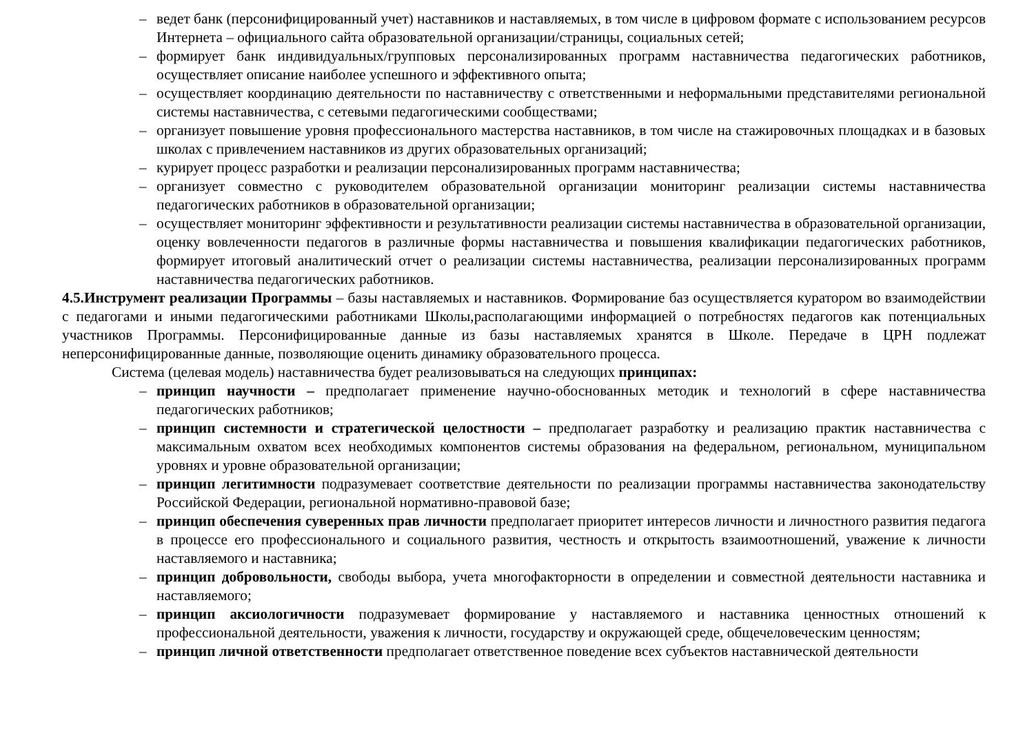– ведет банк (персонифицированный учет) наставников и наставляемых, в том числе в цифровом формате с использованием ресурсов Интернета – официального сайта образовательной организации/страницы, социальных сетей;
– формирует банк индивидуальных/групповых персонализированных программ наставничества педагогических работников, осуществляет описание наиболее успешного и эффективного опыта;
– осуществляет координацию деятельности по наставничеству с ответственными и неформальными представителями региональной системы наставничества, с сетевыми педагогическими сообществами;
– организует повышение уровня профессионального мастерства наставников, в том числе на стажировочных площадках и в базовых школах с привлечением наставников из других образовательных организаций;
– курирует процесс разработки и реализации персонализированных программ наставничества;
– организует совместно с руководителем образовательной организации мониторинг реализации системы наставничества педагогических работников в образовательной организации;
– осуществляет мониторинг эффективности и результативности реализации системы наставничества в образовательной организации, оценку вовлеченности педагогов в различные формы наставничества и повышения квалификации педагогических работников, формирует итоговый аналитический отчет о реализации системы наставничества, реализации персонализированных программ наставничества педагогических работников.
4.5.Инструмент реализации Программы – базы наставляемых и наставников. Формирование баз осуществляется куратором во взаимодействии с педагогами и иными педагогическими работниками Школы,располагающими информацией о потребностях педагогов как потенциальных участников Программы. Персонифицированные данные из базы наставляемых хранятся в Школе. Передаче в ЦРН подлежат неперсонифицированные данные, позволяющие оценить динамику образовательного процесса.
Система (целевая модель) наставничества будет реализовываться на следующих принципах:
– принцип научности – предполагает применение научно-обоснованных методик и технологий в сфере наставничества педагогических работников;
– принцип системности и стратегической целостности – предполагает разработку и реализацию практик наставничества с максимальным охватом всех необходимых компонентов системы образования на федеральном, региональном, муниципальном уровнях и уровне образовательной организации;
– принцип легитимности подразумевает соответствие деятельности по реализации программы наставничества законодательству Российской Федерации, региональной нормативно-правовой базе;
– принцип обеспечения суверенных прав личности предполагает приоритет интересов личности и личностного развития педагога в процессе его профессионального и социального развития, честность и открытость взаимоотношений, уважение к личности наставляемого и наставника;
– принцип добровольности, свободы выбора, учета многофакторности в определении и совместной деятельности наставника и наставляемого;
– принцип аксиологичности подразумевает формирование у наставляемого и наставника ценностных отношений к профессиональной деятельности, уважения к личности, государству и окружающей среде, общечеловеческим ценностям;
– принцип личной ответственности предполагает ответственное поведение всех субъектов наставнической деятельности